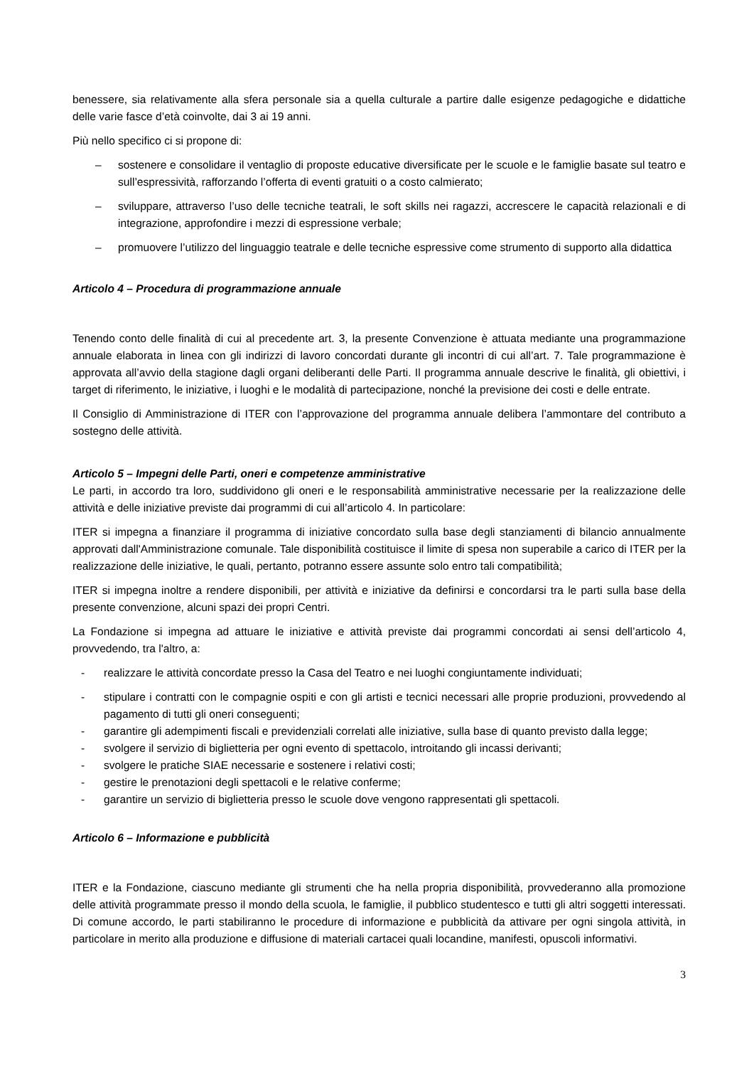benessere, sia relativamente alla sfera personale sia a quella culturale a partire dalle esigenze pedagogiche e didattiche delle varie fasce d’età coinvolte, dai 3 ai 19 anni.
Più nello specifico ci si propone di:
– sostenere e consolidare il ventaglio di proposte educative diversificate per le scuole e le famiglie basate sul teatro e sull’espressività, rafforzando l’offerta di eventi gratuiti o a costo calmierato;
– sviluppare, attraverso l’uso delle tecniche teatrali, le soft skills nei ragazzi, accrescere le capacità relazionali e di integrazione, approfondire i mezzi di espressione verbale;
– promuovere l’utilizzo del linguaggio teatrale e delle tecniche espressive come strumento di supporto alla didattica
Articolo 4 – Procedura di programmazione annuale
Tenendo conto delle finalità di cui al precedente art. 3, la presente Convenzione è attuata mediante una programmazione annuale elaborata in linea con gli indirizzi di lavoro concordati durante gli incontri di cui all’art. 7. Tale programmazione è approvata all’avvio della stagione dagli organi deliberanti delle Parti. Il programma annuale descrive le finalità, gli obiettivi, i target di riferimento, le iniziative, i luoghi e le modalità di partecipazione, nonché la previsione dei costi e delle entrate.
Il Consiglio di Amministrazione di ITER con l’approvazione del programma annuale delibera l’ammontare del contributo a sostegno delle attività.
Articolo 5 – Impegni delle Parti, oneri e competenze amministrative
Le parti, in accordo tra loro, suddividono gli oneri e le responsabilità amministrative necessarie per la realizzazione delle attività e delle iniziative previste dai programmi di cui all’articolo 4. In particolare:
ITER si impegna a finanziare il programma di iniziative concordato sulla base degli stanziamenti di bilancio annualmente approvati dall'Amministrazione comunale. Tale disponibilità costituisce il limite di spesa non superabile a carico di ITER per la realizzazione delle iniziative, le quali, pertanto, potranno essere assunte solo entro tali compatibilità;
ITER si impegna inoltre a rendere disponibili, per attività e iniziative da definirsi e concordarsi tra le parti sulla base della presente convenzione, alcuni spazi dei propri Centri.
La Fondazione si impegna ad attuare le iniziative e attività previste dai programmi concordati ai sensi dell’articolo 4, provvedendo, tra l'altro, a:
- realizzare le attività concordate presso la Casa del Teatro e nei luoghi congiuntamente individuati;
- stipulare i contratti con le compagnie ospiti e con gli artisti e tecnici necessari alle proprie produzioni, provvedendo al pagamento di tutti gli oneri conseguenti;
- garantire gli adempimenti fiscali e previdenziali correlati alle iniziative, sulla base di quanto previsto dalla legge;
- svolgere il servizio di biglietteria per ogni evento di spettacolo, introitando gli incassi derivanti;
- svolgere le pratiche SIAE necessarie e sostenere i relativi costi;
- gestire le prenotazioni degli spettacoli e le relative conferme;
- garantire un servizio di biglietteria presso le scuole dove vengono rappresentati gli spettacoli.
Articolo 6 – Informazione e pubblicità
ITER e la Fondazione, ciascuno mediante gli strumenti che ha nella propria disponibilità, provvederanno alla promozione delle attività programmate presso il mondo della scuola, le famiglie, il pubblico studentesco e tutti gli altri soggetti interessati. Di comune accordo, le parti stabiliranno le procedure di informazione e pubblicità da attivare per ogni singola attività, in particolare in merito alla produzione e diffusione di materiali cartacei quali locandine, manifesti, opuscoli informativi.
3